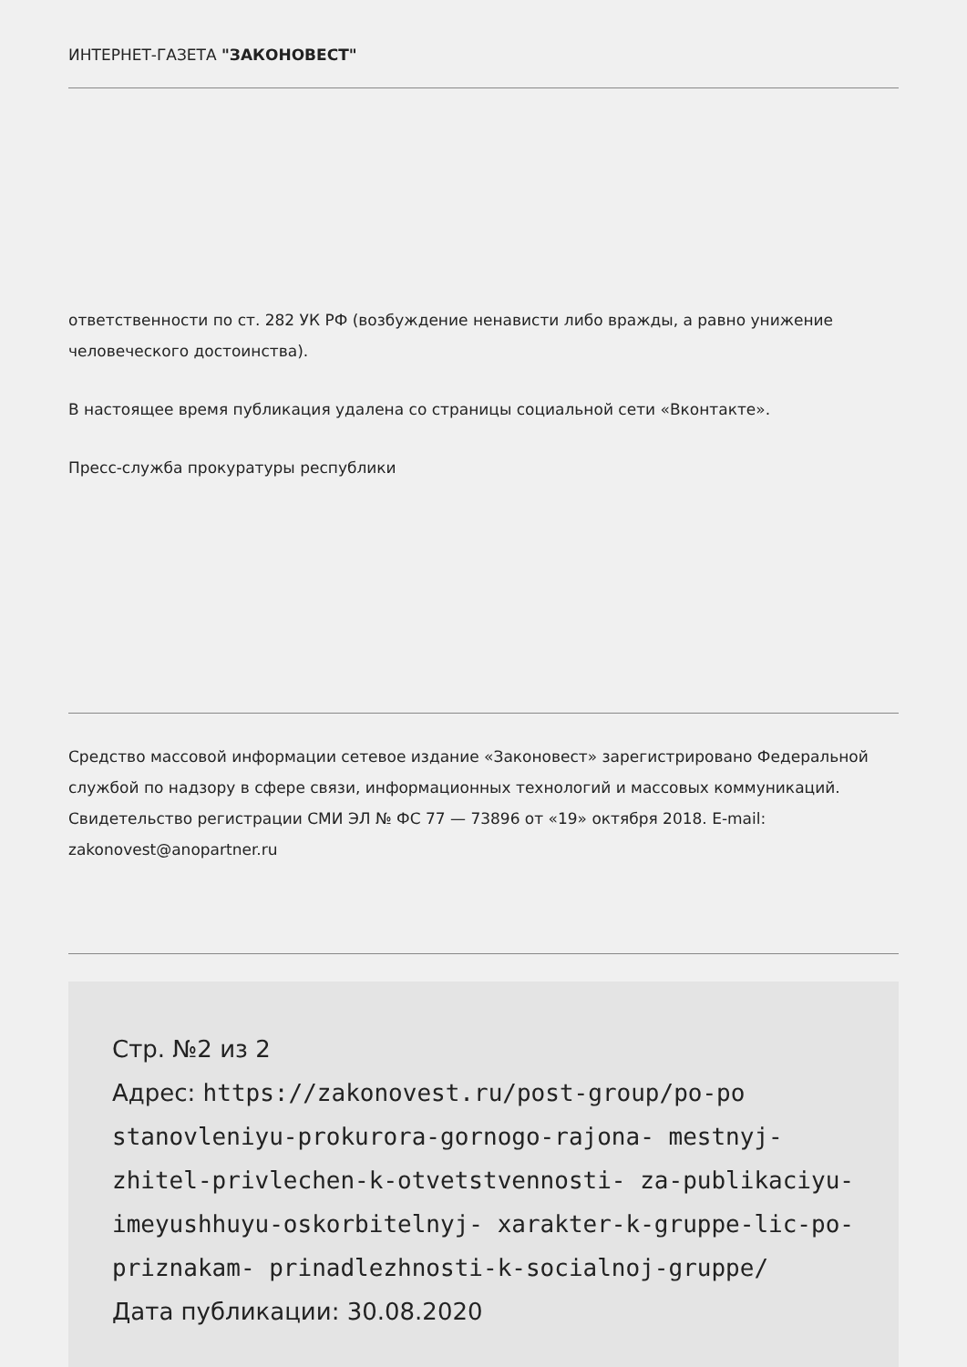ИНТЕРНЕТ-ГАЗЕТА "ЗАКОНОВЕСТ"
ответственности по ст. 282 УК РФ (возбуждение ненависти либо вражды, а равно унижение человеческого достоинства).
В настоящее время публикация удалена со страницы социальной сети «Вконтакте».
Пресс-служба прокуратуры республики
Средство массовой информации сетевое издание «Законовест» зарегистрировано Федеральной службой по надзору в сфере связи, информационных технологий и массовых коммуникаций. Свидетельство регистрации СМИ ЭЛ № ФС 77 — 73896 от «19» октября 2018. E-mail: zakonovest@anopartner.ru
Стр. №2 из 2
Адрес: https://zakonovest.ru/post-group/po-po stanovleniyu-prokurora-gornogo-rajona- mestnyj-zhitel-privlechen-k-otvetstvennosti- za-publikaciyu-imeyushhuyu-oskorbitelnyj- xarakter-k-gruppe-lic-po-priznakam- prinadlezhnosti-k-socialnoj-gruppe/
Дата публикации: 30.08.2020